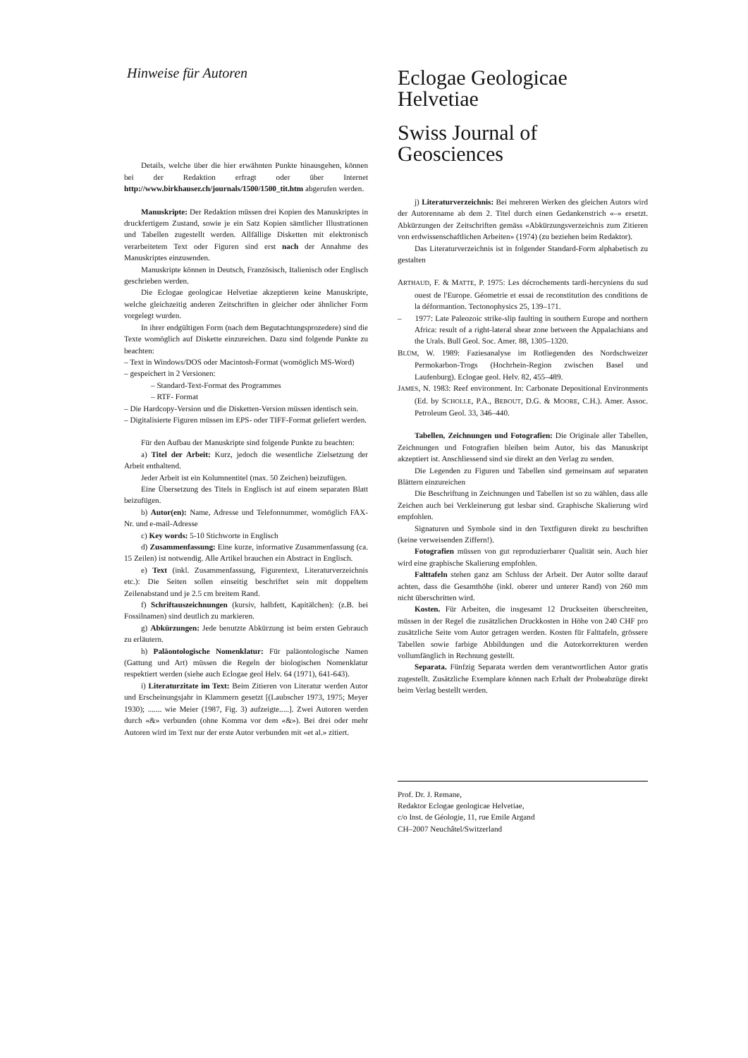Hinweise für Autoren
Details, welche über die hier erwähnten Punkte hinausgehen, können bei der Redaktion erfragt oder über Internet http://www.birkhauser.ch/journals/1500/1500_tit.htm abgerufen werden.
Manuskripte: Der Redaktion müssen drei Kopien des Manuskriptes in druckfertigem Zustand, sowie je ein Satz Kopien sämtlicher Illustrationen und Tabellen zugestellt werden. Allfällige Disketten mit elektronisch verarbeitetem Text oder Figuren sind erst nach der Annahme des Manuskriptes einzusenden.
Manuskripte können in Deutsch, Französisch, Italienisch oder Englisch geschrieben werden.
Die Eclogae geologicae Helvetiae akzeptieren keine Manuskripte, welche gleichzeitig anderen Zeitschriften in gleicher oder ähnlicher Form vorgelegt wurden.
In ihrer endgültigen Form (nach dem Begutachtungsprozedere) sind die Texte womöglich auf Diskette einzureichen. Dazu sind folgende Punkte zu beachten:
– Text in Windows/DOS oder Macintosh-Format (womöglich MS-Word)
– gespeichert in 2 Versionen:
– Standard-Text-Format des Programmes
– RTF- Format
– Die Hardcopy-Version und die Disketten-Version müssen identisch sein.
– Digitalisierte Figuren müssen im EPS- oder TIFF-Format geliefert werden.
Für den Aufbau der Manuskripte sind folgende Punkte zu beachten:
a) Titel der Arbeit: Kurz, jedoch die wesentliche Zielsetzung der Arbeit enthaltend.
Jeder Arbeit ist ein Kolumnentitel (max. 50 Zeichen) beizufügen.
Eine Übersetzung des Titels in Englisch ist auf einem separaten Blatt beizufügen.
b) Autor(en): Name, Adresse und Telefonnummer, womöglich FAX-Nr. und e-mail-Adresse
c) Key words: 5-10 Stichworte in Englisch
d) Zusammenfassung: Eine kurze, informative Zusammenfassung (ca. 15 Zeilen) ist notwendig. Alle Artikel brauchen ein Abstract in Englisch.
e) Text (inkl. Zusammenfassung, Figurentext, Literaturverzeichnis etc.): Die Seiten sollen einseitig beschriftet sein mit doppeltem Zeilenabstand und je 2.5 cm breitem Rand.
f) Schriftauszeichnungen (kursiv, halbfett, Kapitälchen): (z.B. bei Fossilnamen) sind deutlich zu markieren.
g) Abkürzungen: Jede benutzte Abkürzung ist beim ersten Gebrauch zu erläutern.
h) Paläontologische Nomenklatur: Für paläontologische Namen (Gattung und Art) müssen die Regeln der biologischen Nomenklatur respektiert werden (siehe auch Eclogae geol Helv. 64 (1971), 641-643).
i) Literaturzitate im Text: Beim Zitieren von Literatur werden Autor und Erscheinungsjahr in Klammern gesetzt [(Laubscher 1973, 1975; Meyer 1930); ....... wie Meier (1987, Fig. 3) aufzeigte.....]. Zwei Autoren werden durch «&» verbunden (ohne Komma vor dem «&»). Bei drei oder mehr Autoren wird im Text nur der erste Autor verbunden mit «et al.» zitiert.
Eclogae Geologicae
Helvetiae
Swiss Journal of
Geosciences
j) Literaturverzeichnis: Bei mehreren Werken des gleichen Autors wird der Autorenname ab dem 2. Titel durch einen Gedankenstrich «–» ersetzt. Abkürzungen der Zeitschriften gemäss «Abkürzungsverzeichnis zum Zitieren von erdwissenschaftlichen Arbeiten» (1974) (zu beziehen beim Redaktor).
Das Literaturverzeichnis ist in folgender Standard-Form alphabetisch zu gestalten
ARTHAUD, F. & MATTE, P. 1975: Les décrochements tardi-hercyniens du sud ouest de l'Europe. Géometrie et essai de reconstitution des conditions de la déformantion. Tectonophysics 25, 139–171.
– 1977: Late Paleozoic strike-slip faulting in southern Europe and northern Africa: result of a right-lateral shear zone between the Appalachians and the Urals. Bull Geol. Soc. Amer. 88, 1305–1320.
BLÜM, W. 1989: Faziesanalyse im Rotliegenden des Nordschweizer Permokarbon-Trogs (Hochrhein-Region zwischen Basel und Laufenburg). Eclogae geol. Helv. 82, 455–489.
JAMES, N. 1983: Reef environment. In: Carbonate Depositional Environments (Ed. by SCHOLLE, P.A., BEBOUT, D.G. & MOORE, C.H.). Amer. Assoc. Petroleum Geol. 33, 346–440.
Tabellen, Zeichnungen und Fotografien: Die Originale aller Tabellen, Zeichnungen und Fotografien bleiben beim Autor, bis das Manuskript akzeptiert ist. Anschliessend sind sie direkt an den Verlag zu senden.
Die Legenden zu Figuren und Tabellen sind gemeinsam auf separaten Blättern einzureichen
Die Beschriftung in Zeichnungen und Tabellen ist so zu wählen, dass alle Zeichen auch bei Verkleinerung gut lesbar sind. Graphische Skalierung wird empfohlen.
Signaturen und Symbole sind in den Textfiguren direkt zu beschriften (keine verweisenden Ziffern!).
Fotografien müssen von gut reproduzierbarer Qualität sein. Auch hier wird eine graphische Skalierung empfohlen.
Falttafeln stehen ganz am Schluss der Arbeit. Der Autor sollte darauf achten, dass die Gesamthöhe (inkl. oberer und unterer Rand) von 260 mm nicht überschritten wird.
Kosten. Für Arbeiten, die insgesamt 12 Druckseiten überschreiten, müssen in der Regel die zusätzlichen Druckkosten in Höhe von 240 CHF pro zusätzliche Seite vom Autor getragen werden. Kosten für Falttafeln, grössere Tabellen sowie farbige Abbildungen und die Autorkorrekturen werden vollumfänglich in Rechnung gestellt.
Separata. Fünfzig Separata werden dem verantwortlichen Autor gratis zugestellt. Zusätzliche Exemplare können nach Erhalt der Probeabzüge direkt beim Verlag bestellt werden.
Prof. Dr. J. Remane,
Redaktor Eclogae geologicae Helvetiae,
c/o Inst. de Géologie, 11, rue Emile Argand
CH–2007 Neuchâtel/Switzerland